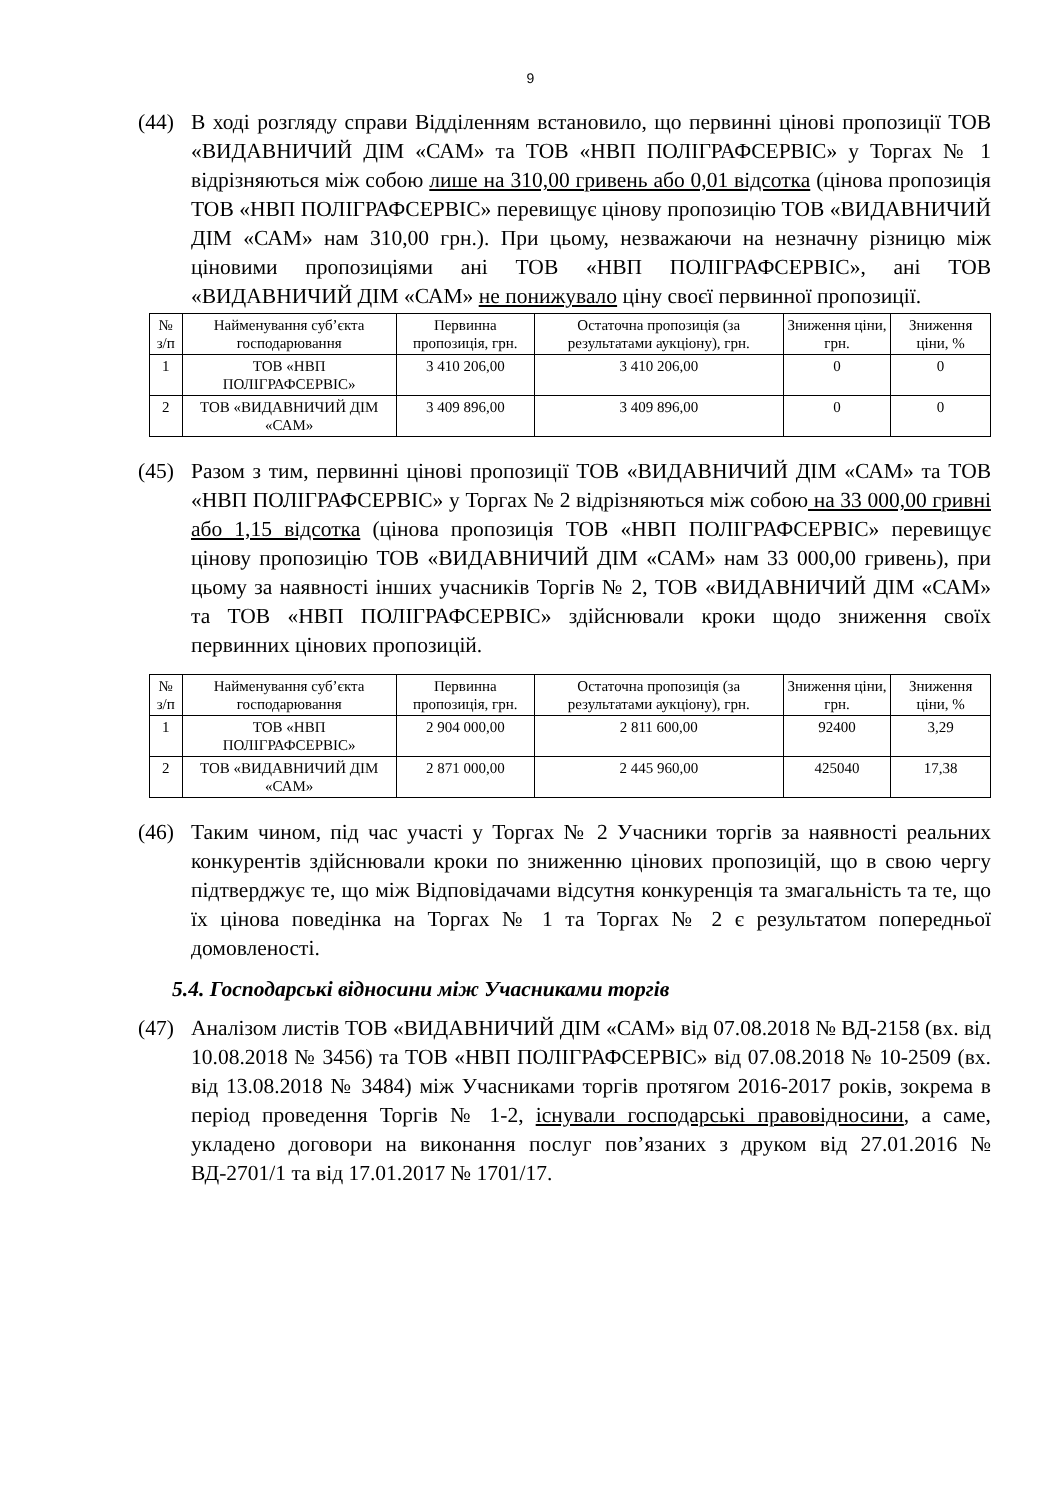9
(44) В ході розгляду справи Відділенням встановило, що первинні цінові пропозиції ТОВ «ВИДАВНИЧИЙ ДІМ «САМ» та ТОВ «НВП ПОЛІГРАФСЕРВІС» у Торгах № 1 відрізняються між собою лише на 310,00 гривень або 0,01 відсотка (цінова пропозиція ТОВ «НВП ПОЛІГРАФСЕРВІС» перевищує цінову пропозицію ТОВ «ВИДАВНИЧИЙ ДІМ «САМ» нам 310,00 грн.). При цьому, незважаючи на незначну різницю між ціновими пропозиціями ані ТОВ «НВП ПОЛІГРАФСЕРВІС», ані ТОВ «ВИДАВНИЧИЙ ДІМ «САМ» не понижувало ціну своєї первинної пропозиції.
| № з/п | Найменування суб’єкта господарювання | Первинна пропозиція, грн. | Остаточна пропозиція (за результатами аукціону), грн. | Зниження ціни, грн. | Зниження ціни, % |
| --- | --- | --- | --- | --- | --- |
| 1 | ТОВ «НВП ПОЛІГРАФСЕРВІС» | 3 410 206,00 | 3 410 206,00 | 0 | 0 |
| 2 | ТОВ «ВИДАВНИЧИЙ ДІМ «САМ» | 3 409 896,00 | 3 409 896,00 | 0 | 0 |
(45) Разом з тим, первинні цінові пропозиції ТОВ «ВИДАВНИЧИЙ ДІМ «САМ» та ТОВ «НВП ПОЛІГРАФСЕРВІС» у Торгах № 2 відрізняються між собою на 33 000,00 гривні або 1,15 відсотка (цінова пропозиція ТОВ «НВП ПОЛІГРАФСЕРВІС» перевищує цінову пропозицію ТОВ «ВИДАВНИЧИЙ ДІМ «САМ» нам 33 000,00 гривень), при цьому за наявності інших учасників Торгів № 2, ТОВ «ВИДАВНИЧИЙ ДІМ «САМ» та ТОВ «НВП ПОЛІГРАФСЕРВІС» здійснювали кроки щодо зниження своїх первинних цінових пропозицій.
| № з/п | Найменування суб’єкта господарювання | Первинна пропозиція, грн. | Остаточна пропозиція (за результатами аукціону), грн. | Зниження ціни, грн. | Зниження ціни, % |
| --- | --- | --- | --- | --- | --- |
| 1 | ТОВ «НВП ПОЛІГРАФСЕРВІС» | 2 904 000,00 | 2 811 600,00 | 92400 | 3,29 |
| 2 | ТОВ «ВИДАВНИЧИЙ ДІМ «САМ» | 2 871 000,00 | 2 445 960,00 | 425040 | 17,38 |
(46) Таким чином, під час участі у Торгах № 2 Учасники торгів за наявності реальних конкурентів здійснювали кроки по зниженню цінових пропозицій, що в свою чергу підтверджує те, що між Відповідачами відсутня конкуренція та змагальність та те, що їх цінова поведінка на Торгах № 1 та Торгах № 2 є результатом попередньої домовленості.
5.4. Господарські відносини між Учасниками торгів
(47) Аналізом листів ТОВ «ВИДАВНИЧИЙ ДІМ «САМ» від 07.08.2018 № ВД-2158 (вх. від 10.08.2018 № 3456) та ТОВ «НВП ПОЛІГРАФСЕРВІС» від 07.08.2018 № 10-2509 (вх. від 13.08.2018 № 3484) між Учасниками торгів протягом 2016-2017 років, зокрема в період проведення Торгів № 1-2, існували господарські правовідносини, а саме, укладено договори на виконання послуг пов’язаних з друком від 27.01.2016 № ВД-2701/1 та від 17.01.2017 № 1701/17.